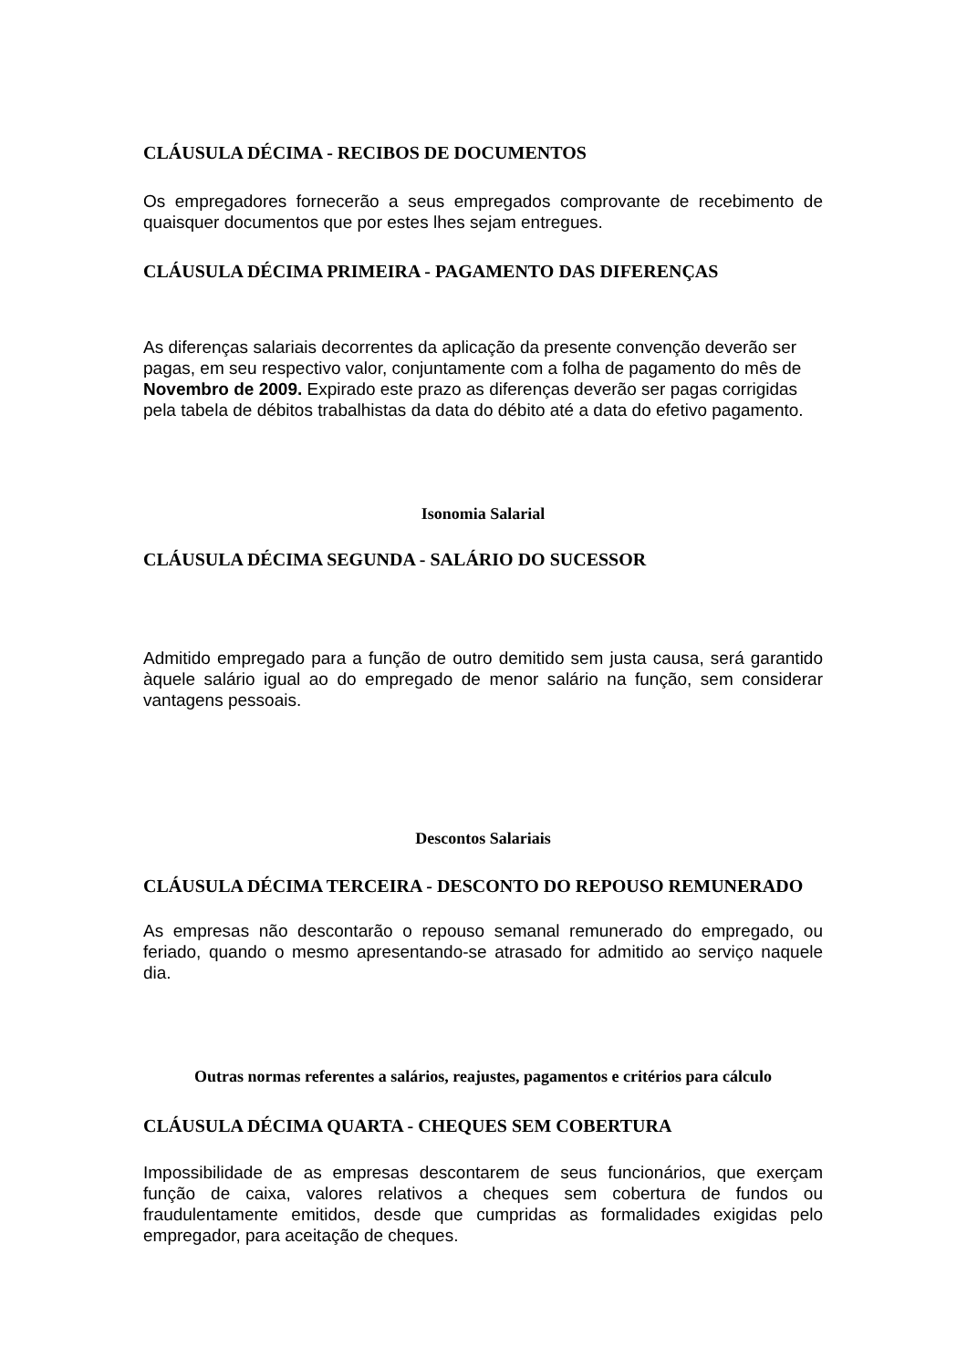CLÁUSULA DÉCIMA - RECIBOS DE DOCUMENTOS
Os empregadores fornecerão a seus empregados comprovante de recebimento de quaisquer documentos que por estes lhes sejam entregues.
CLÁUSULA DÉCIMA PRIMEIRA - PAGAMENTO DAS DIFERENÇAS
As diferenças salariais decorrentes da aplicação da presente convenção deverão ser pagas, em seu respectivo valor, conjuntamente com a folha de pagamento do mês de Novembro de 2009. Expirado este prazo as diferenças deverão ser pagas corrigidas pela tabela de débitos trabalhistas da data do débito até a data do efetivo pagamento.
Isonomia Salarial
CLÁUSULA DÉCIMA SEGUNDA - SALÁRIO DO SUCESSOR
Admitido empregado para a função de outro demitido sem justa causa, será garantido àquele salário igual ao do empregado de menor salário na função, sem considerar vantagens pessoais.
Descontos Salariais
CLÁUSULA DÉCIMA TERCEIRA - DESCONTO DO REPOUSO REMUNERADO
As empresas não descontarão o repouso semanal remunerado do empregado, ou feriado, quando o mesmo apresentando-se atrasado for admitido ao serviço naquele dia.
Outras normas referentes a salários, reajustes, pagamentos e critérios para cálculo
CLÁUSULA DÉCIMA QUARTA - CHEQUES SEM COBERTURA
Impossibilidade de as empresas descontarem de seus funcionários, que exerçam função de caixa, valores relativos a cheques sem cobertura de fundos ou fraudulentamente emitidos, desde que cumpridas as formalidades exigidas pelo empregador, para aceitação de cheques.